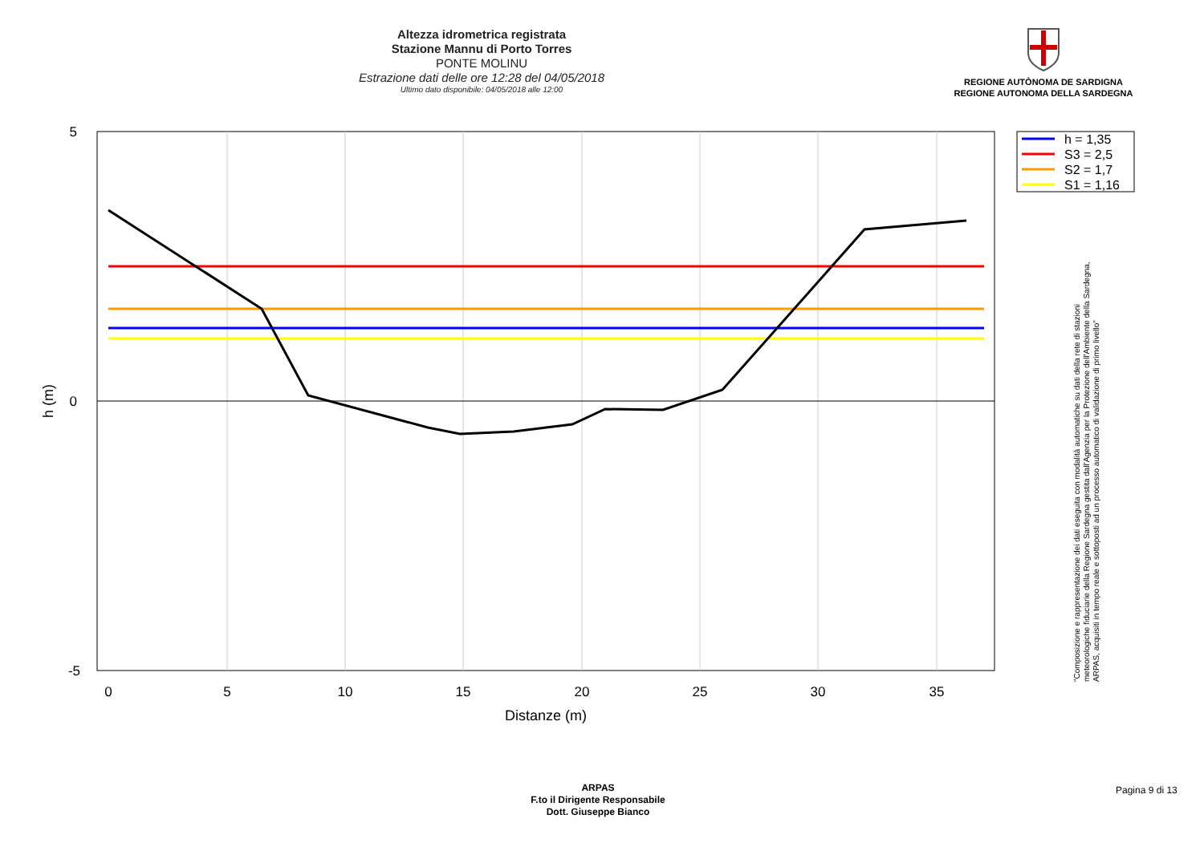Altezza idrometrica registrata
Stazione Mannu di Porto Torres
PONTE MOLINU
Estrazione dati delle ore 12:28 del 04/05/2018
Ultimo dato disponibile: 04/05/2018 alle 12:00
REGIONE AUTÒNOMA DE SARDIGNA
REGIONE AUTONOMA DELLA SARDEGNA
5
0
-5
0
5
10
15
20
25
30
35
Distanze (m)
h (m)
h = 1,35
S3 = 2,5
S2 = 1,7
S1 = 1,16
"Composizione e rappresentazione dei dati eseguita con modalità automatiche su dati della rete di stazioni
meteorologiche fiduciarie della Regione Sardegna gestita dall'Agenzia per la Protezione dell'Ambiente della Sardegna,
ARPAS, acquisiti in tempo reale e sottoposti ad un processo automatico di validazione di primo livello"
ARPAS
F.to il Dirigente Responsabile
Dott. Giuseppe Bianco
Pagina 9 di 13